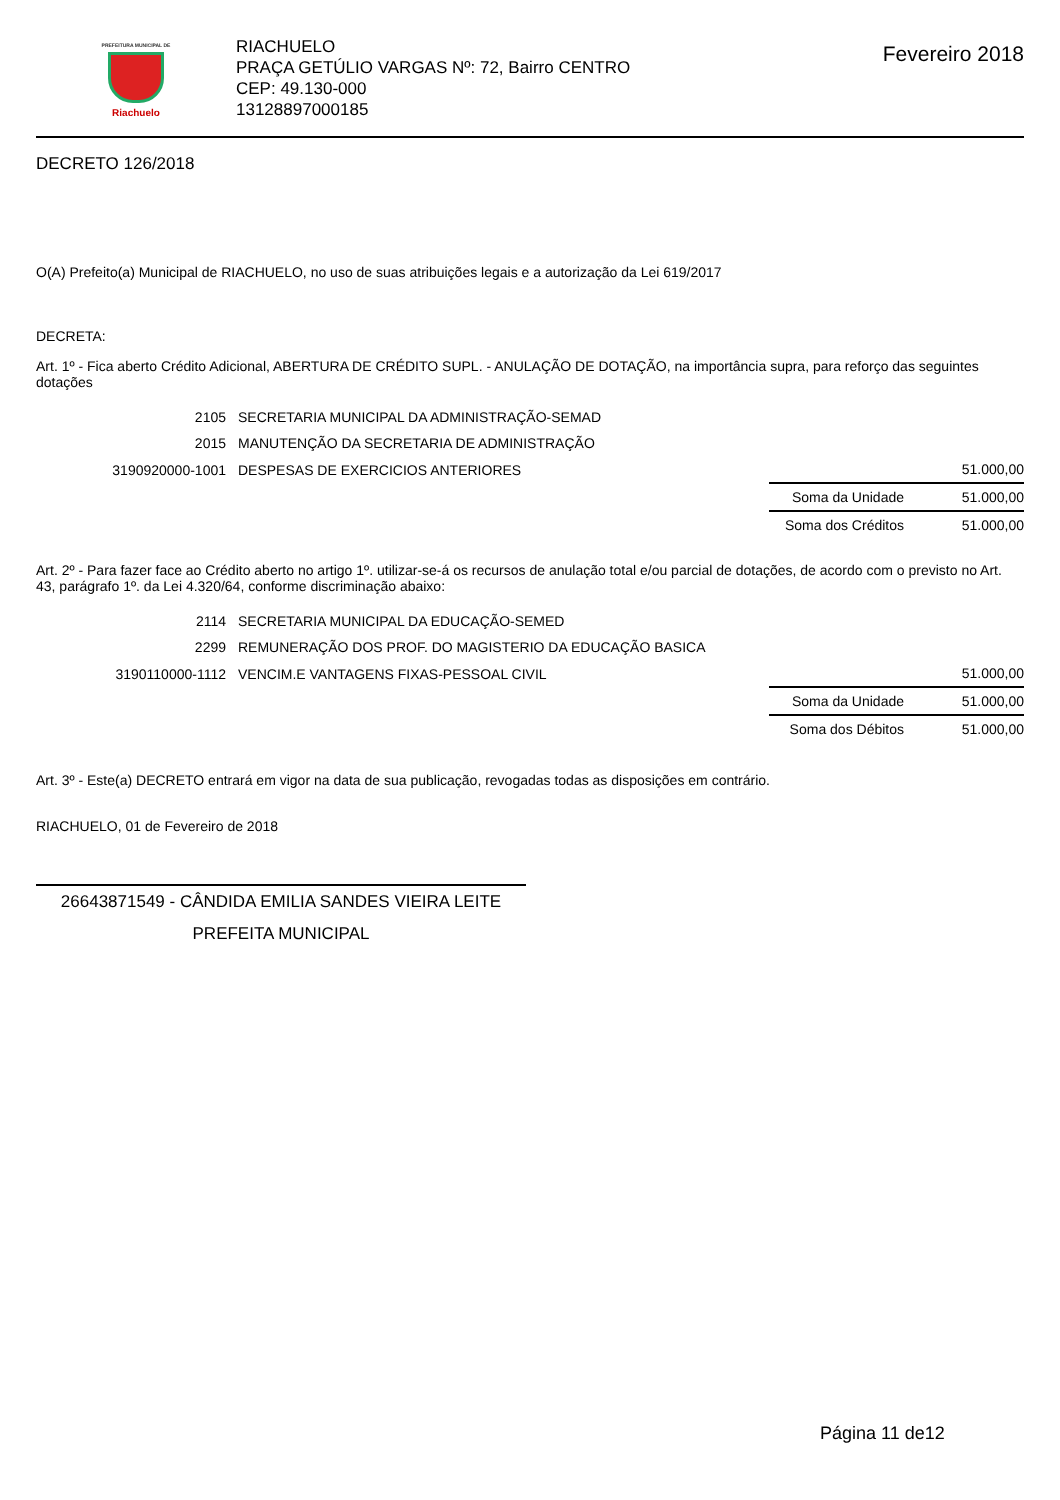PREFEITURA MUNICIPAL DE
Riachuelo
RIACHUELO
PRAÇA GETÚLIO VARGAS Nº: 72, Bairro CENTRO
CEP: 49.130-000
13128897000185
Fevereiro 2018
DECRETO 126/2018
O(A) Prefeito(a) Municipal de RIACHUELO, no uso de suas atribuições legais e a autorização da Lei 619/2017
DECRETA:
Art. 1º - Fica aberto Crédito Adicional, ABERTURA DE CRÉDITO SUPL. - ANULAÇÃO DE DOTAÇÃO, na importância supra, para reforço das seguintes dotações
| 2105 | SECRETARIA MUNICIPAL DA ADMINISTRAÇÃO-SEMAD | | |
| 2015 | MANUTENÇÃO DA SECRETARIA DE ADMINISTRAÇÃO | | |
| 3190920000-1001 | DESPESAS DE EXERCICIOS ANTERIORES | | 51.000,00 |
| | | Soma da Unidade | 51.000,00 |
| | | Soma dos Créditos | 51.000,00 |
Art. 2º - Para fazer face ao Crédito aberto no artigo 1º. utilizar-se-á os recursos de anulação total e/ou parcial de dotações, de acordo com o previsto no Art. 43, parágrafo 1º. da Lei 4.320/64, conforme discriminação abaixo:
| 2114 | SECRETARIA MUNICIPAL DA EDUCAÇÃO-SEMED | | |
| 2299 | REMUNERAÇÃO DOS PROF. DO MAGISTERIO DA EDUCAÇÃO BASICA | | |
| 3190110000-1112 | VENCIM.E VANTAGENS FIXAS-PESSOAL CIVIL | | 51.000,00 |
| | | Soma da Unidade | 51.000,00 |
| | | Soma dos Débitos | 51.000,00 |
Art. 3º - Este(a) DECRETO entrará em vigor na data de sua publicação, revogadas todas as disposições em contrário.
RIACHUELO, 01 de Fevereiro de 2018
26643871549 - CÂNDIDA EMILIA SANDES VIEIRA LEITE
PREFEITA MUNICIPAL
Página 11 de12